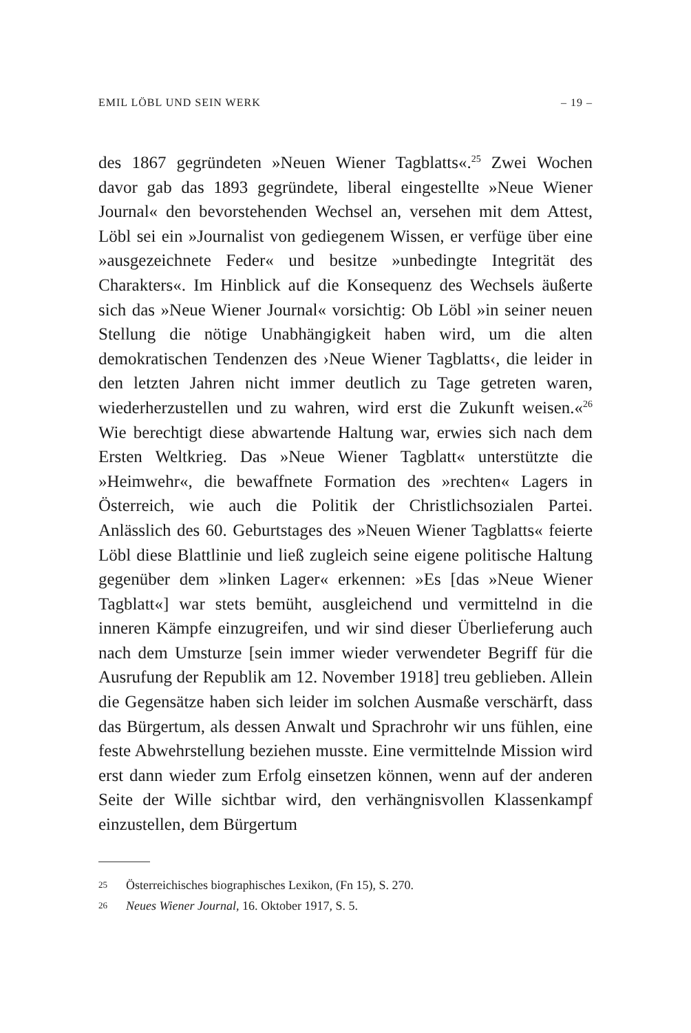EMIL LÖBL UND SEIN WERK – 19 –
des 1867 gegründeten »Neuen Wiener Tagblatts«.<sup>25</sup> Zwei Wochen davor gab das 1893 gegründete, liberal eingestellte »Neue Wiener Journal« den bevorstehenden Wechsel an, versehen mit dem Attest, Löbl sei ein »Journalist von gediegenem Wissen, er verfüge über eine »ausgezeichnete Feder« und besitze »unbedingte Integrität des Charakters«. Im Hinblick auf die Konsequenz des Wechsels äußerte sich das »Neue Wiener Journal« vorsichtig: Ob Löbl »in seiner neuen Stellung die nötige Unabhängigkeit haben wird, um die alten demokratischen Tendenzen des ›Neue Wiener Tagblatts‹, die leider in den letzten Jahren nicht immer deutlich zu Tage getreten waren, wiederherzustellen und zu wahren, wird erst die Zukunft weisen.«<sup>26</sup> Wie berechtigt diese abwartende Haltung war, erwies sich nach dem Ersten Weltkrieg. Das »Neue Wiener Tagblatt« unterstützte die »Heimwehr«, die bewaffnete Formation des »rechten« Lagers in Österreich, wie auch die Politik der Christlichsozialen Partei. Anlässlich des 60. Geburtstages des »Neuen Wiener Tagblatts« feierte Löbl diese Blattlinie und ließ zugleich seine eigene politische Haltung gegenüber dem »linken Lager« erkennen: »Es [das »Neue Wiener Tagblatt«] war stets bemüht, ausgleichend und vermittelnd in die inneren Kämpfe einzugreifen, und wir sind dieser Überlieferung auch nach dem Umsturze [sein immer wieder verwendeter Begriff für die Ausrufung der Republik am 12. November 1918] treu geblieben. Allein die Gegensätze haben sich leider im solchen Ausmaße verschärft, dass das Bürgertum, als dessen Anwalt und Sprachrohr wir uns fühlen, eine feste Abwehrstellung beziehen musste. Eine vermittelnde Mission wird erst dann wieder zum Erfolg einsetzen können, wenn auf der anderen Seite der Wille sichtbar wird, den verhängnisvollen Klassenkampf einzustellen, dem Bürgertum
25 Österreichisches biographisches Lexikon, (Fn 15), S. 270.
26 Neues Wiener Journal, 16. Oktober 1917, S. 5.